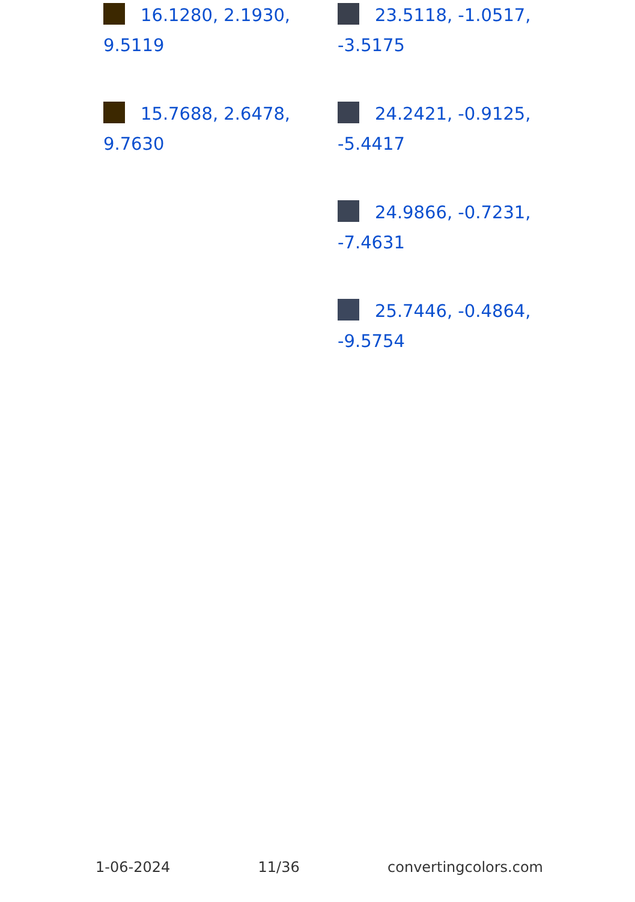16.1280, 2.1930,
9.5119
15.7688, 2.6478,
9.7630
23.5118, -1.0517,
-3.5175
24.2421, -0.9125,
-5.4417
24.9866, -0.7231,
-7.4631
25.7446, -0.4864,
-9.5754
1-06-2024 11/36 convertingcolors.com